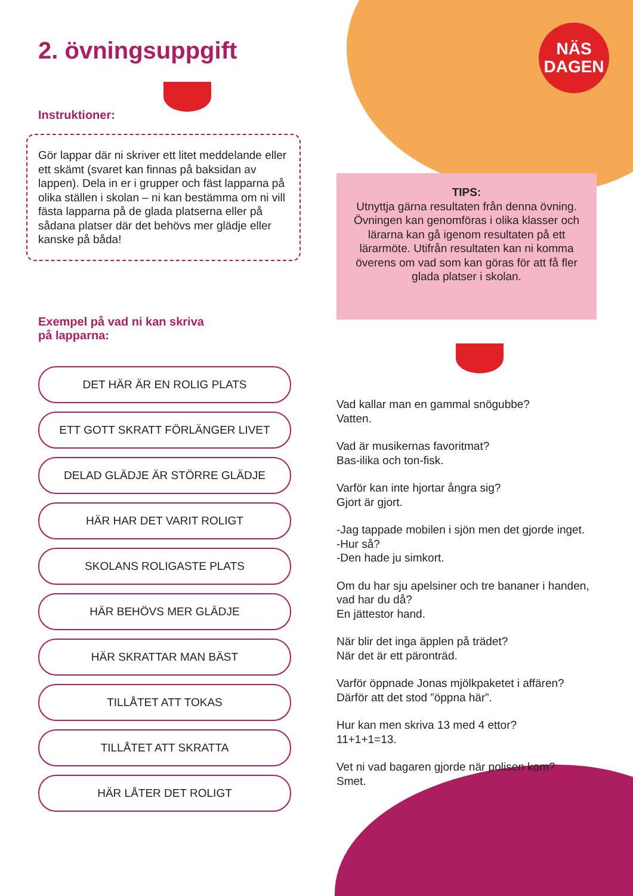NÄS
DAGEN
2. övningsuppgift
Instruktioner:
Gör lappar där ni skriver ett litet meddelande eller ett skämt (svaret kan finnas på baksidan av lappen). Dela in er i grupper och fäst lapparna på olika ställen i skolan – ni kan bestämma om ni vill fästa lapparna på de glada platserna eller på sådana platser där det behövs mer glädje eller kanske på båda!
Exempel på vad ni kan skriva
på lapparna:
DET HÄR ÄR EN ROLIG PLATS
ETT GOTT SKRATT FÖRLÄNGER LIVET
DELAD GLÄDJE ÄR STÖRRE GLÄDJE
HÄR HAR DET VARIT ROLIGT
SKOLANS ROLIGASTE PLATS
HÄR BEHÖVS MER GLÄDJE
HÄR SKRATTAR MAN BÄST
TILLÅTET ATT TOKAS
TILLÅTET ATT SKRATTA
HÄR LÅTER DET ROLIGT
TIPS:
Utnyttja gärna resultaten från denna övning. Övningen kan genomföras i olika klasser och lärarna kan gå igenom resultaten på ett lärarmöte. Utifrån resultaten kan ni komma överens om vad som kan göras för att få fler glada platser i skolan.
Vad kallar man en gammal snögubbe?
Vatten.
Vad är musikernas favoritmat?
Bas-ilika och ton-fisk.
Varför kan inte hjortar ångra sig?
Gjort är gjort.
-Jag tappade mobilen i sjön men det gjorde inget.
-Hur så?
-Den hade ju simkort.
Om du har sju apelsiner och tre bananer i handen, vad har du då?
En jättestor hand.
När blir det inga äpplen på trädet?
När det är ett päronträd.
Varför öppnade Jonas mjölkpaketet i affären?
Därför att det stod ”öppna här”.
Hur kan men skriva 13 med 4 ettor?
11+1+1=13.
Vet ni vad bagaren gjorde när polisen kom?
Smet.